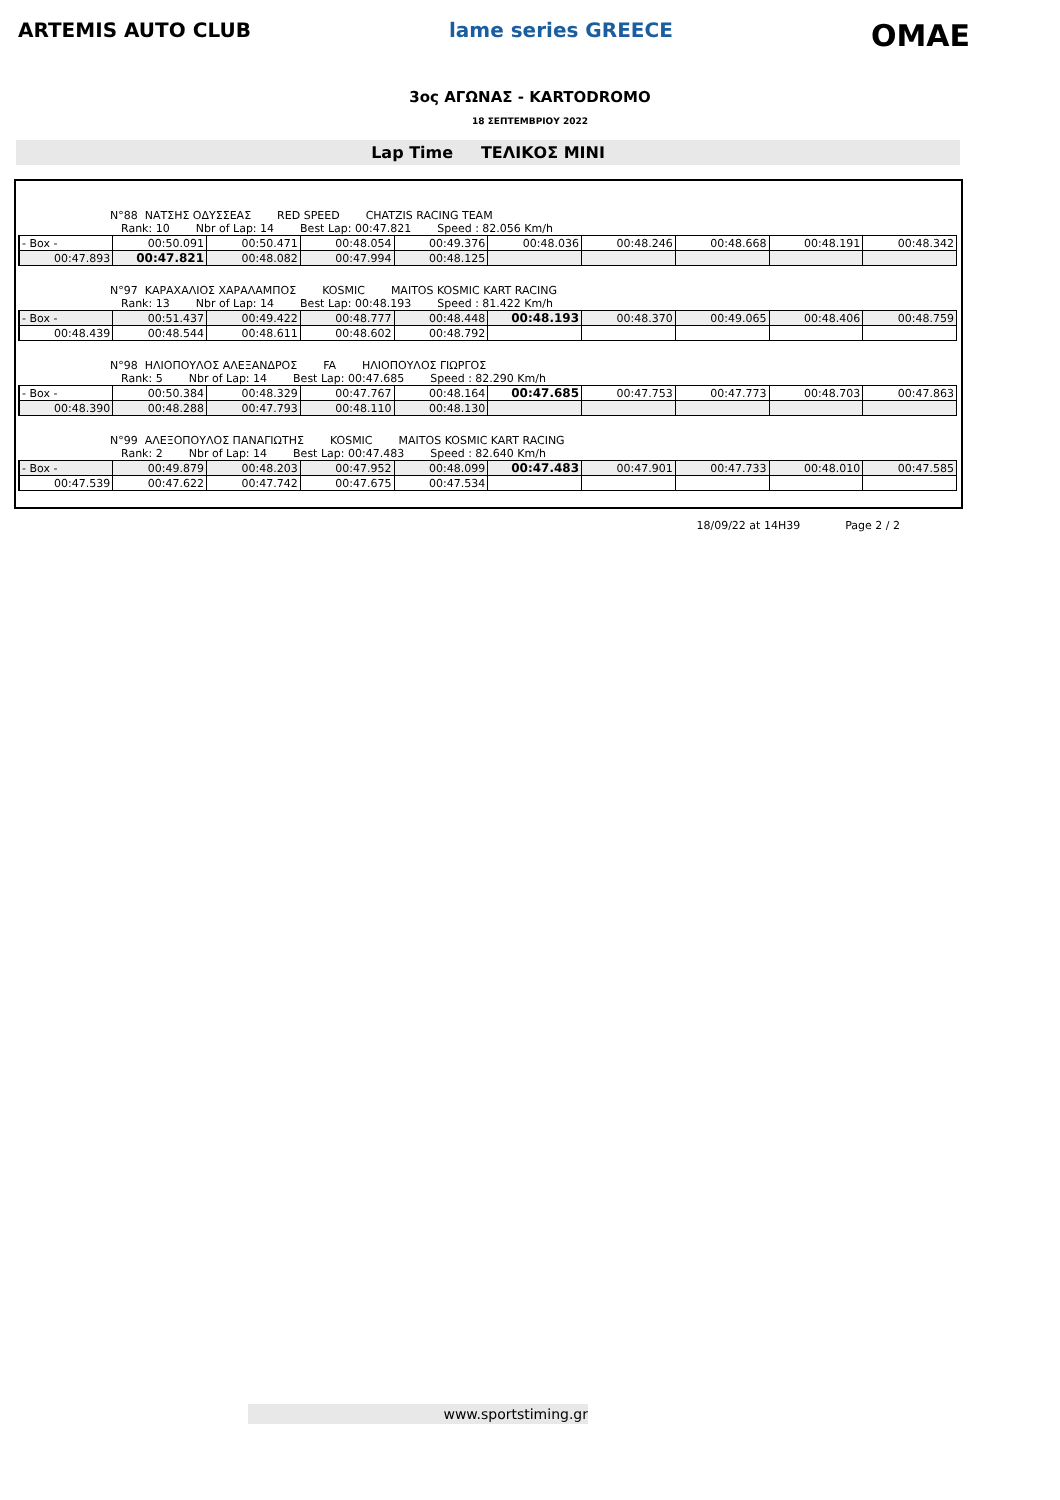ARTEMIS AUTO CLUB lame series GREECE
OMAE
3ος ΑΓΩΝΑΣ - KARTODROMO
18 ΣΕΠΤΕΜΒΡΙΟΥ 2022
Lap Time ΤΕΛΙΚΟΣ ΜΙΝΙ
N°88 ΝΑΤΣΗΣ ΟΔΥΣΣΕΑΣ RED SPEED CHATZIS RACING TEAM
Rank: 10 Nbr of Lap: 14 Best Lap: 00:47.821 Speed : 82.056 Km/h
| - Box - | 00:50.091 | 00:50.471 | 00:48.054 | 00:49.376 | 00:48.036 | 00:48.246 | 00:48.668 | 00:48.191 | 00:48.342 |
| 00:47.893 | 00:47.821 | 00:48.082 | 00:47.994 | 00:48.125 | | | | | |
N°97 ΚΑΡΑΧΑΛΙΟΣ ΧΑΡΑΛΑΜΠΟΣ KOSMIC MAITOS KOSMIC KART RACING
Rank: 13 Nbr of Lap: 14 Best Lap: 00:48.193 Speed : 81.422 Km/h
| - Box - | 00:51.437 | 00:49.422 | 00:48.777 | 00:48.448 | 00:48.193 | 00:48.370 | 00:49.065 | 00:48.406 | 00:48.759 |
| 00:48.439 | 00:48.544 | 00:48.611 | 00:48.602 | 00:48.792 | | | | | |
N°98 ΗΛΙΟΠΟΥΛΟΣ ΑΛΕΞΑΝΔΡΟΣ FA ΗΛΙΟΠΟΥΛΟΣ ΓΙΩΡΓΟΣ
Rank: 5 Nbr of Lap: 14 Best Lap: 00:47.685 Speed : 82.290 Km/h
| - Box - | 00:50.384 | 00:48.329 | 00:47.767 | 00:48.164 | 00:47.685 | 00:47.753 | 00:47.773 | 00:48.703 | 00:47.863 |
| 00:48.390 | 00:48.288 | 00:47.793 | 00:48.110 | 00:48.130 | | | | | |
N°99 ΑΛΕΞΟΠΟΥΛΟΣ ΠΑΝΑΓΙΩΤΗΣ KOSMIC MAITOS KOSMIC KART RACING
Rank: 2 Nbr of Lap: 14 Best Lap: 00:47.483 Speed : 82.640 Km/h
| - Box - | 00:49.879 | 00:48.203 | 00:47.952 | 00:48.099 | 00:47.483 | 00:47.901 | 00:47.733 | 00:48.010 | 00:47.585 |
| 00:47.539 | 00:47.622 | 00:47.742 | 00:47.675 | 00:47.534 | | | | | |
18/09/22 at 14H39 Page 2 / 2
www.sportstiming.gr